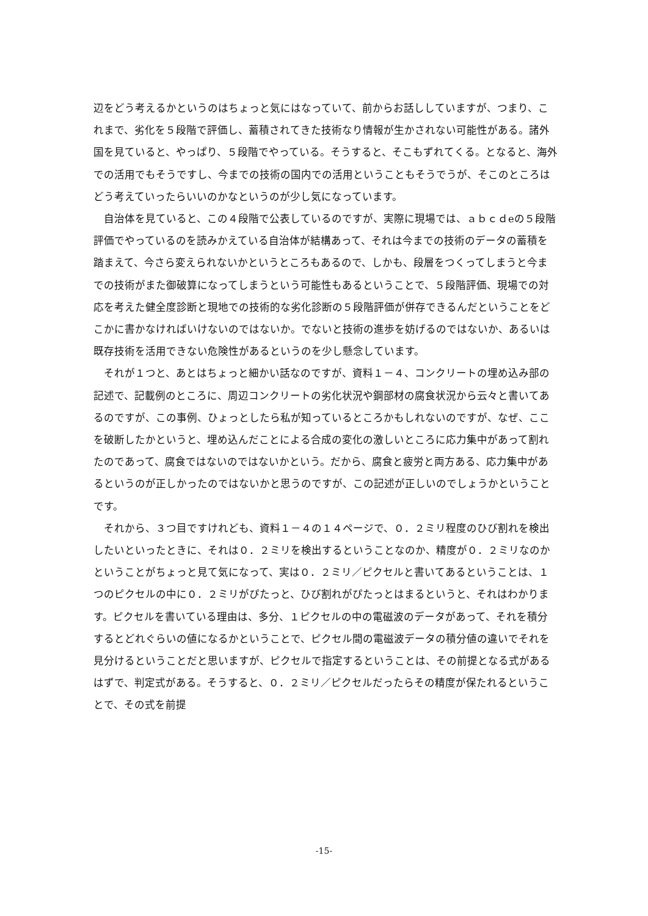辺をどう考えるかというのはちょっと気にはなっていて、前からお話ししていますが、つまり、これまで、劣化を５段階で評価し、蓄積されてきた技術なり情報が生かされない可能性がある。諸外国を見ていると、やっぱり、５段階でやっている。そうすると、そこもずれてくる。となると、海外での活用でもそうですし、今までの技術の国内での活用ということもそうでうが、そこのところはどう考えていったらいいのかなというのが少し気になっています。
　自治体を見ていると、この４段階で公表しているのですが、実際に現場では、ａｂｃｄeの５段階評価でやっているのを読みかえている自治体が結構あって、それは今までの技術のデータの蓄積を踏まえて、今さら変えられないかというところもあるので、しかも、段層をつくってしまうと今までの技術がまた御破算になってしまうという可能性もあるということで、５段階評価、現場での対応を考えた健全度診断と現地での技術的な劣化診断の５段階評価が併存できるんだということをどこかに書かなければいけないのではないか。でないと技術の進歩を妨げるのではないか、あるいは既存技術を活用できない危険性があるというのを少し懸念しています。
　それが１つと、あとはちょっと細かい話なのですが、資料１－４、コンクリートの埋め込み部の記述で、記載例のところに、周辺コンクリートの劣化状況や鋼部材の腐食状況から云々と書いてあるのですが、この事例、ひょっとしたら私が知っているところかもしれないのですが、なぜ、ここを破断したかというと、埋め込んだことによる合成の変化の激しいところに応力集中があって割れたのであって、腐食ではないのではないかという。だから、腐食と疲労と両方ある、応力集中があるというのが正しかったのではないかと思うのですが、この記述が正しいのでしょうかということです。
　それから、３つ目ですけれども、資料１－４の１４ページで、０．２ミリ程度のひび割れを検出したいといったときに、それは０．２ミリを検出するということなのか、精度が０．２ミリなのかということがちょっと見て気になって、実は０．２ミリ／ピクセルと書いてあるということは、１つのピクセルの中に０．２ミリがぴたっと、ひび割れがぴたっとはまるというと、それはわかります。ピクセルを書いている理由は、多分、１ピクセルの中の電磁波のデータがあって、それを積分するとどれぐらいの値になるかということで、ピクセル間の電磁波データの積分値の違いでそれを見分けるということだと思いますが、ピクセルで指定するということは、その前提となる式があるはずで、判定式がある。そうすると、０．２ミリ／ピクセルだったらその精度が保たれるということで、その式を前提
-15-